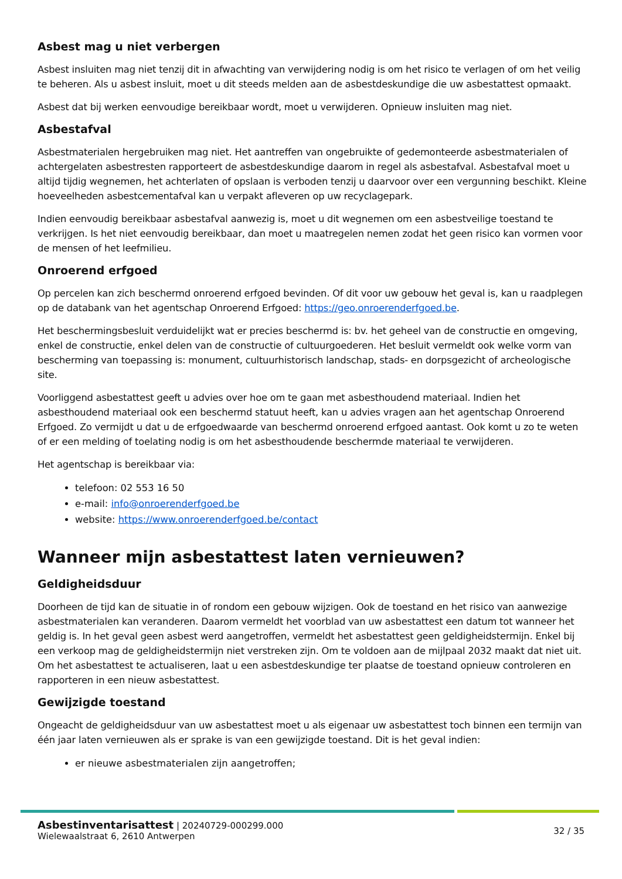Asbest mag u niet verbergen
Asbest insluiten mag niet tenzij dit in afwachting van verwijdering nodig is om het risico te verlagen of om het veilig te beheren. Als u asbest insluit, moet u dit steeds melden aan de asbestdeskundige die uw asbestattest opmaakt.
Asbest dat bij werken eenvoudige bereikbaar wordt, moet u verwijderen. Opnieuw insluiten mag niet.
Asbestafval
Asbestmaterialen hergebruiken mag niet. Het aantreffen van ongebruikte of gedemonteerde asbestmaterialen of achtergelaten asbestresten rapporteert de asbestdeskundige daarom in regel als asbestafval. Asbestafval moet u altijd tijdig wegnemen, het achterlaten of opslaan is verboden tenzij u daarvoor over een vergunning beschikt. Kleine hoeveelheden asbestcementafval kan u verpakt afleveren op uw recyclagepark.
Indien eenvoudig bereikbaar asbestafval aanwezig is, moet u dit wegnemen om een asbestveilige toestand te verkrijgen. Is het niet eenvoudig bereikbaar, dan moet u maatregelen nemen zodat het geen risico kan vormen voor de mensen of het leefmilieu.
Onroerend erfgoed
Op percelen kan zich beschermd onroerend erfgoed bevinden. Of dit voor uw gebouw het geval is, kan u raadplegen op de databank van het agentschap Onroerend Erfgoed: https://geo.onroerenderfgoed.be.
Het beschermingsbesluit verduidelijkt wat er precies beschermd is: bv. het geheel van de constructie en omgeving, enkel de constructie, enkel delen van de constructie of cultuurgoederen. Het besluit vermeldt ook welke vorm van bescherming van toepassing is: monument, cultuurhistorisch landschap, stads- en dorpsgezicht of archeologische site.
Voorliggend asbestattest geeft u advies over hoe om te gaan met asbesthoudend materiaal. Indien het asbesthoudend materiaal ook een beschermd statuut heeft, kan u advies vragen aan het agentschap Onroerend Erfgoed. Zo vermijdt u dat u de erfgoedwaarde van beschermd onroerend erfgoed aantast. Ook komt u zo te weten of er een melding of toelating nodig is om het asbesthoudende beschermde materiaal te verwijderen.
Het agentschap is bereikbaar via:
telefoon: 02 553 16 50
e-mail: info@onroerenderfgoed.be
website: https://www.onroerenderfgoed.be/contact
Wanneer mijn asbestattest laten vernieuwen?
Geldigheidsduur
Doorheen de tijd kan de situatie in of rondom een gebouw wijzigen. Ook de toestand en het risico van aanwezige asbestmaterialen kan veranderen. Daarom vermeldt het voorblad van uw asbestattest een datum tot wanneer het geldig is. In het geval geen asbest werd aangetroffen, vermeldt het asbestattest geen geldigheidstermijn. Enkel bij een verkoop mag de geldigheidstermijn niet verstreken zijn. Om te voldoen aan de mijlpaal 2032 maakt dat niet uit. Om het asbestattest te actualiseren, laat u een asbestdeskundige ter plaatse de toestand opnieuw controleren en rapporteren in een nieuw asbestattest.
Gewijzigde toestand
Ongeacht de geldigheidsduur van uw asbestattest moet u als eigenaar uw asbestattest toch binnen een termijn van één jaar laten vernieuwen als er sprake is van een gewijzigde toestand. Dit is het geval indien:
er nieuwe asbestmaterialen zijn aangetroffen;
Asbestinventarisattest | 20240729-000299.000
Wielewaalstraat 6, 2610 Antwerpen
32 / 35